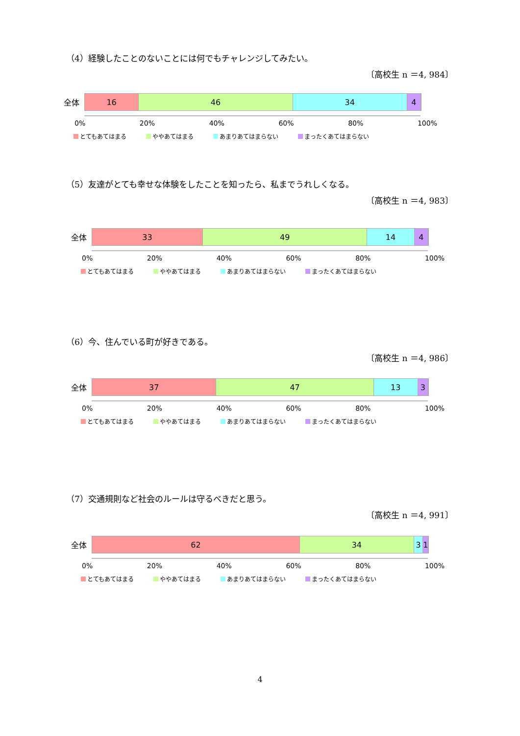（4）経験したことのないことには何でもチャレンジしてみたい。
〔高校生 n ＝4, 984〕
全体
16 46 34 4
0% 20% 40% 60% 80% 100%
とてもあてはまる ややあてはまる あまりあてはまらない まったくあてはまらない
（5）友達がとても幸せな体験をしたことを知ったら、私までうれしくなる。
〔高校生 n ＝4, 983〕
全体
33 49 14 4
0% 20% 40% 60% 80% 100%
とてもあてはまる ややあてはまる あまりあてはまらない まったくあてはまらない
（6）今、住んでいる町が好きである。
〔高校生 n ＝4, 986〕
全体
37 47 13 3
0% 20% 40% 60% 80% 100%
とてもあてはまる ややあてはまる あまりあてはまらない まったくあてはまらない
（7）交通規則など社会のルールは守るべきだと思う。
〔高校生 n ＝4, 991〕
全体
62 34 3 1
0% 20% 40% 60% 80% 100%
とてもあてはまる ややあてはまる あまりあてはまらない まったくあてはまらない
4